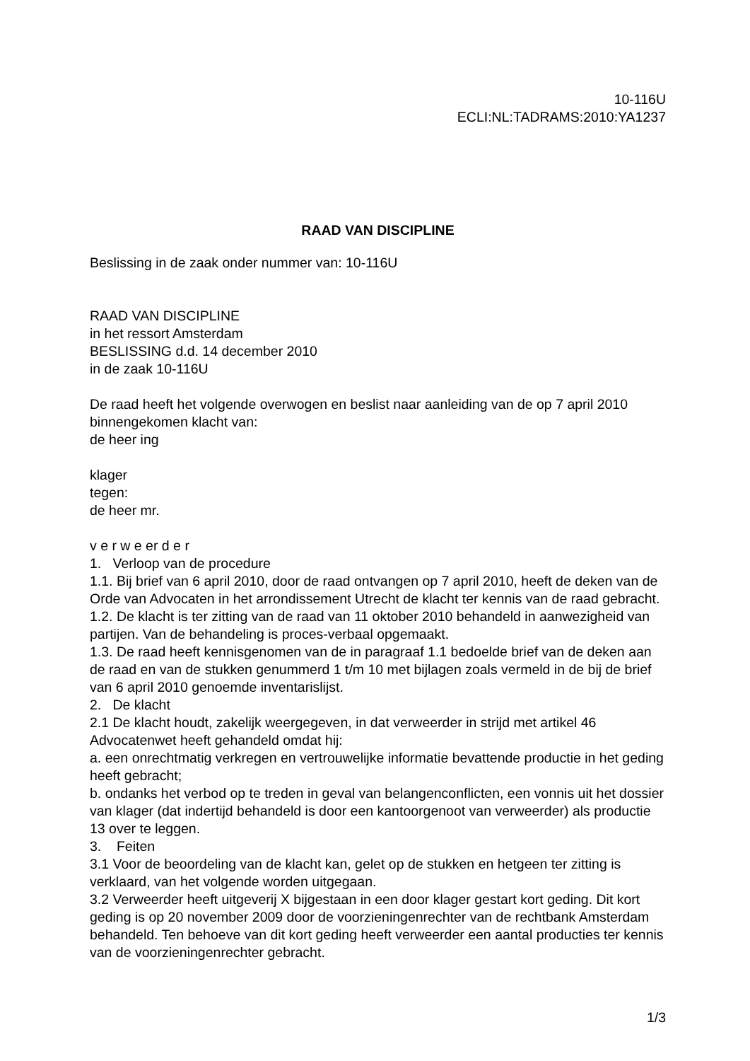10-116U
ECLI:NL:TADRAMS:2010:YA1237
RAAD VAN DISCIPLINE
Beslissing in de zaak onder nummer van: 10-116U
RAAD VAN DISCIPLINE
in het ressort Amsterdam
BESLISSING d.d. 14 december 2010
in de zaak 10-116U
De raad heeft het volgende overwogen en beslist naar aanleiding van de op 7 april 2010 binnengekomen klacht van:
de heer ing
klager
tegen:
de heer mr.
v e r w e er d e r
1. Verloop van de procedure
1.1. Bij brief van 6 april 2010, door de raad ontvangen op 7 april 2010, heeft de deken van de Orde van Advocaten in het arrondissement Utrecht de klacht ter kennis van de raad gebracht.
1.2. De klacht is ter zitting van de raad van 11 oktober 2010 behandeld in aanwezigheid van partijen. Van de behandeling is proces-verbaal opgemaakt.
1.3. De raad heeft kennisgenomen van de in paragraaf 1.1 bedoelde brief van de deken aan de raad en van de stukken genummerd 1 t/m 10 met bijlagen zoals vermeld in de bij de brief van 6 april 2010 genoemde inventarislijst.
2. De klacht
2.1 De klacht houdt, zakelijk weergegeven, in dat verweerder in strijd met artikel 46 Advocatenwet heeft gehandeld omdat hij:
a. een onrechtmatig verkregen en vertrouwelijke informatie bevattende productie in het geding heeft gebracht;
b. ondanks het verbod op te treden in geval van belangenconflicten, een vonnis uit het dossier van klager (dat indertijd behandeld is door een kantoorgenoot van verweerder) als productie 13 over te leggen.
3. Feiten
3.1 Voor de beoordeling van de klacht kan, gelet op de stukken en hetgeen ter zitting is verklaard, van het volgende worden uitgegaan.
3.2 Verweerder heeft uitgeverij X bijgestaan in een door klager gestart kort geding. Dit kort geding is op 20 november 2009 door de voorzieningenrechter van de rechtbank Amsterdam behandeld. Ten behoeve van dit kort geding heeft verweerder een aantal producties ter kennis van de voorzieningenrechter gebracht.
1/3